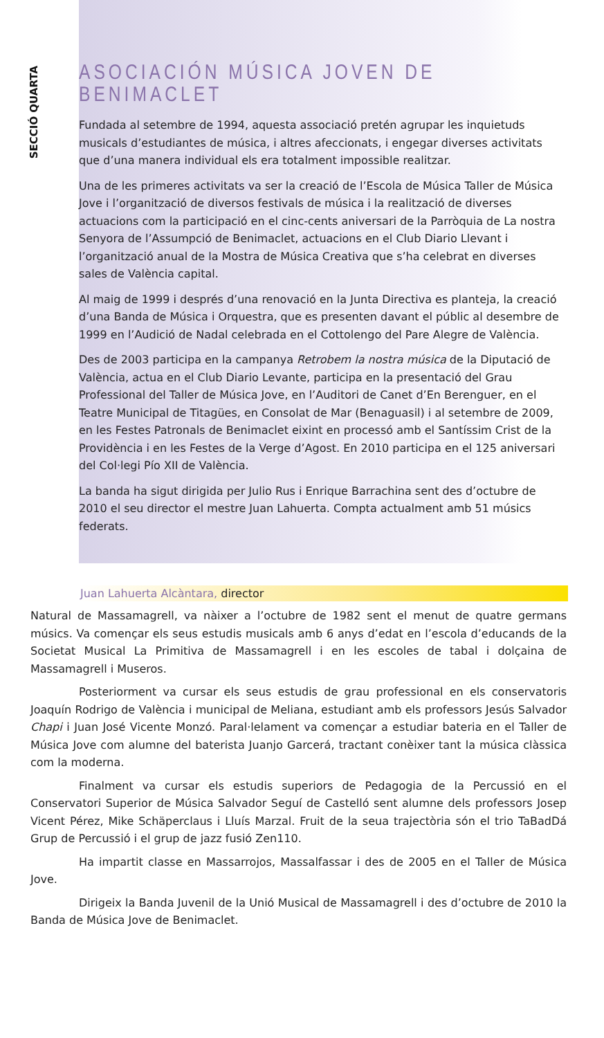SECCIÓ QUARTA
ASOCIACIÓN MÚSICA JOVEN DE BENIMACLET
Fundada al setembre de 1994, aquesta associació pretén agrupar les inquietuds musicals d’estudiantes de música, i altres afeccionats, i engegar diverses activitats que d’una manera individual els era totalment impossible realitzar.
Una de les primeres activitats va ser la creació de l’Escola de Música Taller de Música Jove i l’organització de diversos festivals de música i la realització de diverses actuacions com la participació en el cinc-cents aniversari de la Parròquia de La nostra Senyora de l’Assumpció de Benimaclet, actuacions en el Club Diario Llevant i l’organització anual de la Mostra de Música Creativa que s’ha celebrat en diverses sales de València capital.
Al maig de 1999 i després d’una renovació en la Junta Directiva es planteja, la creació d’una Banda de Música i Orquestra, que es presenten davant el públic al desembre de 1999 en l’Audició de Nadal celebrada en el Cottolengo del Pare Alegre de València.
Des de 2003 participa en la campanya Retrobem la nostra música de la Diputació de València, actua en el Club Diario Levante, participa en la presentació del Grau Professional del Taller de Música Jove, en l’Auditori de Canet d’En Berenguer, en el Teatre Municipal de Titagües, en Consolat de Mar (Benaguasil) i al setembre de 2009, en les Festes Patronals de Benimaclet eixint en processó amb el Santíssim Crist de la Providència i en les Festes de la Verge d’Agost. En 2010 participa en el 125 aniversari del Col·legi Pío XII de València.
La banda ha sigut dirigida per Julio Rus i Enrique Barrachina sent des d’octubre de 2010 el seu director el mestre Juan Lahuerta. Compta actualment amb 51 músics federats.
Juan Lahuerta Alcàntara, director
Natural de Massamagrell, va nàixer a l’octubre de 1982 sent el menut de quatre germans músics. Va començar els seus estudis musicals amb 6 anys d’edat en l’escola d’educands de la Societat Musical La Primitiva de Massamagrell i en les escoles de tabal i dolçaina de Massamagrell i Museros.
Posteriorment va cursar els seus estudis de grau professional en els conservatoris Joaquín Rodrigo de València i municipal de Meliana, estudiant amb els professors Jesús Salvador Chapi i Juan José Vicente Monzó. Paral·lelament va començar a estudiar bateria en el Taller de Música Jove com alumne del baterista Juanjo Garcerá, tractant conèixer tant la música clàssica com la moderna.
Finalment va cursar els estudis superiors de Pedagogia de la Percussió en el Conservatori Superior de Música Salvador Seguí de Castelló sent alumne dels professors Josep Vicent Pérez, Mike Schäperclaus i Lluís Marzal. Fruit de la seua trajectòria són el trio TaBadDá Grup de Percussió i el grup de jazz fusió Zen110.
Ha impartit classe en Massarrojos, Massalfassar i des de 2005 en el Taller de Música Jove.
Dirigeix la Banda Juvenil de la Unió Musical de Massamagrell i des d’octubre de 2010 la Banda de Música Jove de Benimaclet.